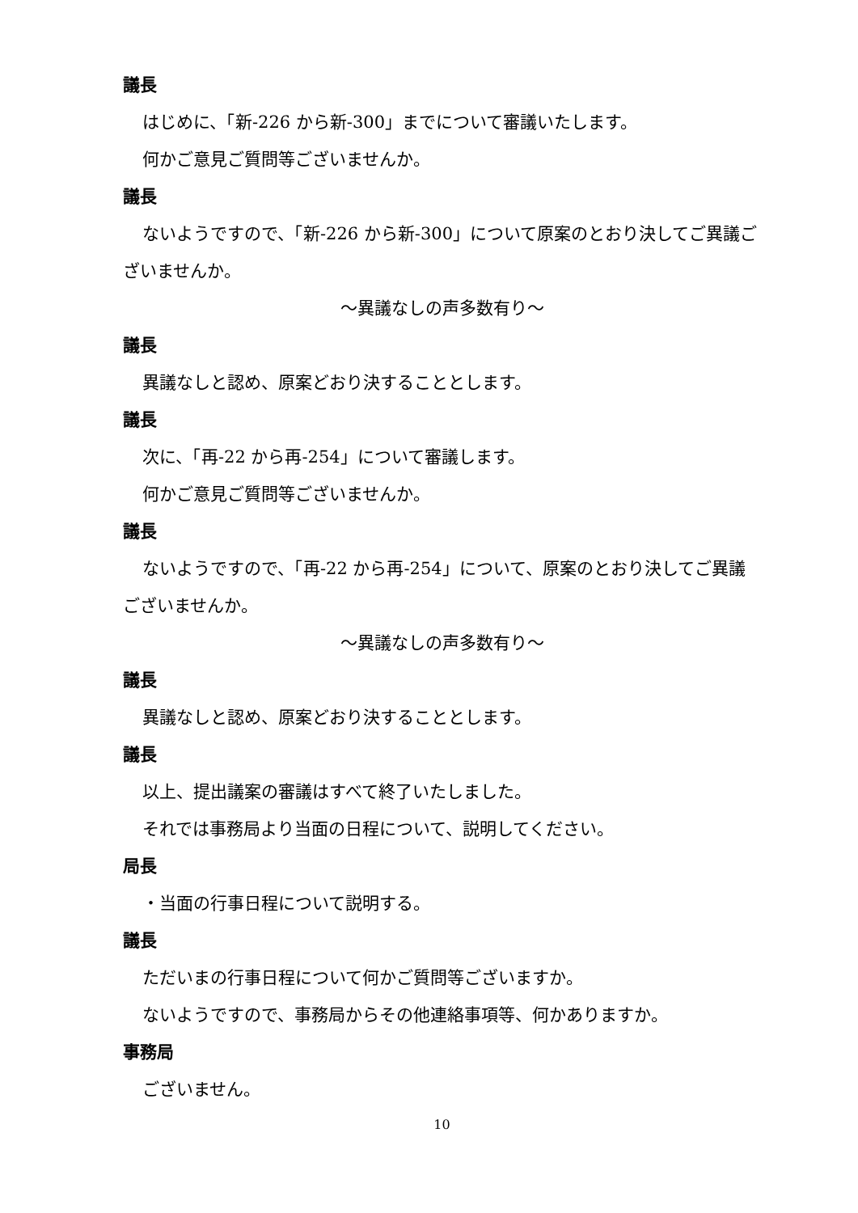議長
はじめに、「新-226 から新-300」までについて審議いたします。
何かご意見ご質問等ございませんか。
議長
ないようですので、「新-226 から新-300」について原案のとおり決してご異議ございませんか。
～異議なしの声多数有り～
議長
異議なしと認め、原案どおり決することとします。
議長
次に、「再-22 から再-254」について審議します。
何かご意見ご質問等ございませんか。
議長
ないようですので、「再-22 から再-254」について、原案のとおり決してご異議ございませんか。
～異議なしの声多数有り～
議長
異議なしと認め、原案どおり決することとします。
議長
以上、提出議案の審議はすべて終了いたしました。
それでは事務局より当面の日程について、説明してください。
局長
・当面の行事日程について説明する。
議長
ただいまの行事日程について何かご質問等ございますか。
ないようですので、事務局からその他連絡事項等、何かありますか。
事務局
ございません。
10